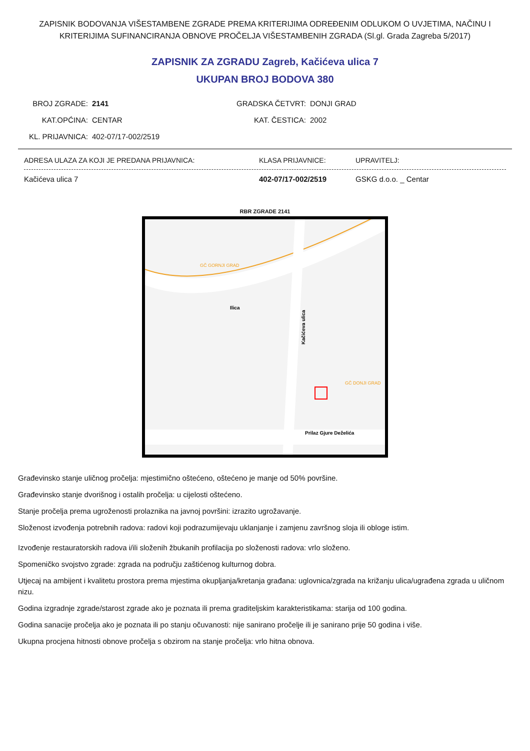ZAPISNIK BODOVANJA VIŠESTAMBENE ZGRADE PREMA KRITERIJIMA ODREĐENIM ODLUKOM O UVJETIMA, NAČINU I KRITERIJIMA SUFINANCIRANJA OBNOVE PROČELJA VIŠESTAMBENIH ZGRADA (Sl.gl. Grada Zagreba 5/2017)
ZAPISNIK ZA ZGRADU Zagreb, Kačićeva ulica 7
UKUPAN BROJ BODOVA 380
BROJ ZGRADE:
2141
GRADSKA ČETVRT:
DONJI GRAD
KAT.OPĆINA:
CENTAR
KAT. ČESTICA:
2002
KL. PRIJAVNICA:
402-07/17-002/2519
ADRESA ULAZA ZA KOJI JE PREDANA PRIJAVNICA: KLASA PRIJAVNICE: UPRAVITELJ:
Kačićeva ulica 7 402-07/17-002/2519 GSKG d.o.o. _ Centar
RBR ZGRADE 2141
Prilaz Gjure Deželića
Ilica
Kačićeva ulica
GČ GORNJI GRAD
GČ DONJI GRAD
Građevinsko stanje uličnog pročelja: mjestimično oštećeno, oštećeno je manje od 50% površine.
Građevinsko stanje dvorišnog i ostalih pročelja: u cijelosti oštećeno.
Stanje pročelja prema ugroženosti prolaznika na javnoj površini: izrazito ugrožavanje.
Složenost izvođenja potrebnih radova: radovi koji podrazumijevaju uklanjanje i zamjenu završnog sloja ili obloge istim.
Izvođenje restauratorskih radova i/ili složenih žbukanih profilacija po složenosti radova: vrlo složeno.
Spomeničko svojstvo zgrade: zgrada na području zaštićenog kulturnog dobra.
Utjecaj na ambijent i kvalitetu prostora prema mjestima okupljanja/kretanja građana: uglovnica/zgrada na križanju ulica/ugrađena zgrada u uličnom nizu.
Godina izgradnje zgrade/starost zgrade ako je poznata ili prema graditeljskim karakteristikama: starija od 100 godina.
Godina sanacije pročelja ako je poznata ili po stanju očuvanosti: nije sanirano pročelje ili je sanirano prije 50 godina i više.
Ukupna procjena hitnosti obnove pročelja s obzirom na stanje pročelja: vrlo hitna obnova.